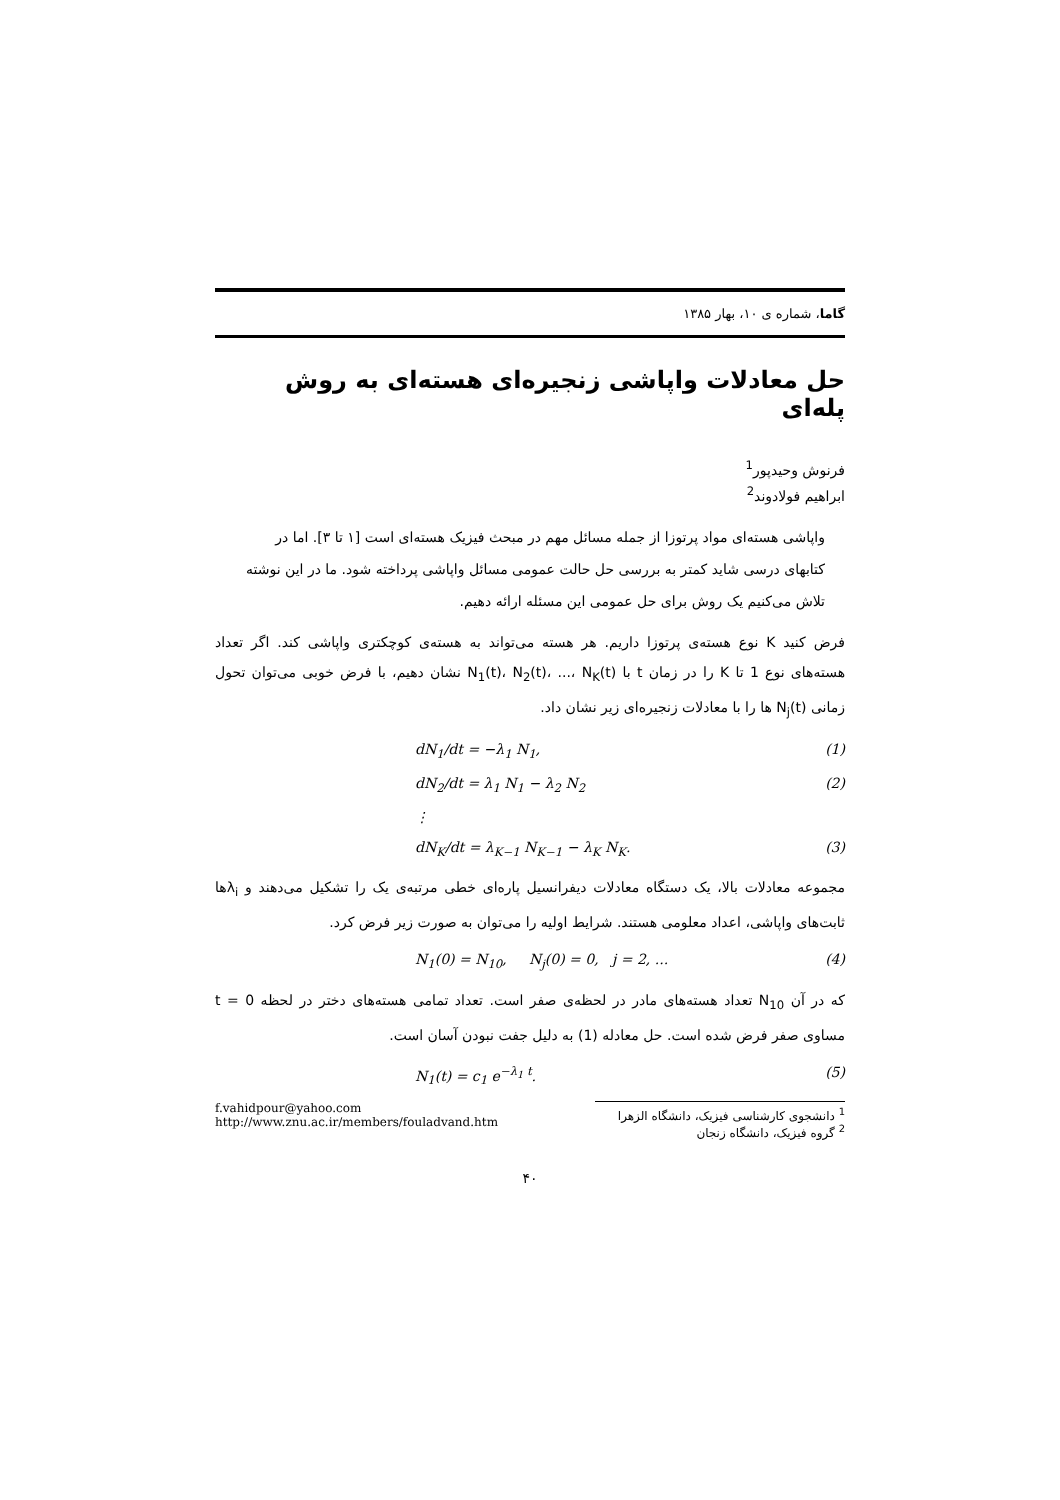گاما، شماره ی ۱۰، بهار ۱۳۸۵
حل معادلات واپاشی زنجیره‌ای هسته‌ای به روش پله‌ای
فرنوش وحیدپور<sup>1</sup>
ابراهیم فولادوند<sup>2</sup>
واپاشی هسته‌ای مواد پرتوزا از جمله مسائل مهم در مبحث فیزیک هسته‌ای است [۱ تا ۳]. اما در کتابهای درسی شاید کمتر به بررسی حل حالت عمومی مسائل واپاشی پرداخته شود. ما در این نوشته تلاش می‌کنیم یک روش برای حل عمومی این مسئله ارائه دهیم.
فرض کنید K نوع هسته‌ی پرتوزا داریم. هر هسته می‌تواند به هسته‌ی کوچکتری واپاشی کند. اگر تعداد هسته‌های نوع 1 تا K را در زمان t با N<sub>1</sub>(t)، N<sub>2</sub>(t)، ...، N<sub>K</sub>(t) نشان دهیم، با فرض خوبی می‌توان تحول زمانی N<sub>j</sub>(t) ها را با معادلات زنجیره‌ای زیر نشان داد.
dN<sub>1</sub>/dt = −λ<sub>1</sub> N<sub>1</sub>, (1)
dN<sub>2</sub>/dt = λ<sub>1</sub> N<sub>1</sub> − λ<sub>2</sub> N<sub>2</sub> (2)
⋮
dN<sub>K</sub>/dt = λ<sub>K−1</sub> N<sub>K−1</sub> − λ<sub>K</sub> N<sub>K</sub>. (3)
مجموعه معادلات بالا، یک دستگاه معادلات دیفرانسیل پاره‌ای خطی مرتبه‌ی یک را تشکیل می‌دهند و λ<sub>i</sub>ها ثابت‌های واپاشی، اعداد معلومی هستند. شرایط اولیه را می‌توان به صورت زیر فرض کرد.
N<sub>1</sub>(0) = N<sub>10</sub>, N<sub>j</sub>(0) = 0, j = 2, ... (4)
که در آن N<sub>10</sub> تعداد هسته‌های مادر در لحظه‌ی صفر است. تعداد تمامی هسته‌های دختر در لحظه t = 0 مساوی صفر فرض شده است. حل معادله (1) به دلیل جفت نبودن آسان است.
N<sub>1</sub>(t) = c<sub>1</sub> e<sup>−λ<sub>1</sub> t</sup>. (5)
<sup>1</sup> دانشجوی کارشناسی فیزیک، دانشگاه الزهرا
<sup>2</sup> گروه فیزیک، دانشگاه زنجان
f.vahidpour@yahoo.com
http://www.znu.ac.ir/members/fouladvand.htm
۴۰